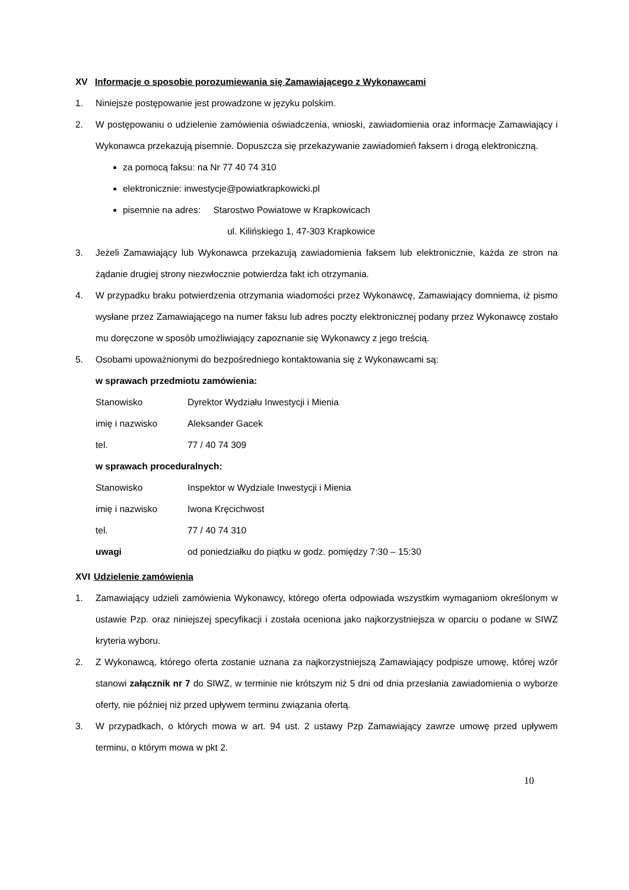XV Informacje o sposobie porozumiewania się Zamawiającego z Wykonawcami
1. Niniejsze postępowanie jest prowadzone w języku polskim.
2. W postępowaniu o udzielenie zamówienia oświadczenia, wnioski, zawiadomienia oraz informacje Zamawiający i Wykonawca przekazują pisemnie. Dopuszcza się przekazywanie zawiadomień faksem i drogą elektroniczną.
za pomocą faksu: na Nr 77 40 74 310
elektronicznie: inwestycje@powiatkrapkowicki.pl
pisemnie na adres: Starostwo Powiatowe w Krapkowicach
ul. Kilińskiego 1, 47-303 Krapkowice
3. Jeżeli Zamawiający lub Wykonawca przekazują zawiadomienia faksem lub elektronicznie, każda ze stron na żądanie drugiej strony niezwłocznie potwierdza fakt ich otrzymania.
4. W przypadku braku potwierdzenia otrzymania wiadomości przez Wykonawcę, Zamawiający domniema, iż pismo wysłane przez Zamawiającego na numer faksu lub adres poczty elektronicznej podany przez Wykonawcę zostało mu doręczone w sposób umożliwiający zapoznanie się Wykonawcy z jego treścią.
5. Osobami upoważnionymi do bezpośredniego kontaktowania się z Wykonawcami są:
w sprawach przedmiotu zamówienia:
Stanowisko Dyrektor Wydziału Inwestycji i Mienia
imię i nazwisko Aleksander Gacek
tel. 77 / 40 74 309
w sprawach proceduralnych:
Stanowisko Inspektor w Wydziale Inwestycji i Mienia
imię i nazwisko Iwona Kręcichwost
tel. 77 / 40 74 310
uwagi od poniedziałku do piątku w godz. pomiędzy 7:30 – 15:30
XVI Udzielenie zamówienia
1. Zamawiający udzieli zamówienia Wykonawcy, którego oferta odpowiada wszystkim wymaganiom określonym w ustawie Pzp. oraz niniejszej specyfikacji i została oceniona jako najkorzystniejsza w oparciu o podane w SIWZ kryteria wyboru.
2. Z Wykonawcą, którego oferta zostanie uznana za najkorzystniejszą Zamawiający podpisze umowę, której wzór stanowi załącznik nr 7 do SIWZ, w terminie nie krótszym niż 5 dni od dnia przesłania zawiadomienia o wyborze oferty, nie później niż przed upływem terminu związania ofertą.
3. W przypadkach, o których mowa w art. 94 ust. 2 ustawy Pzp Zamawiający zawrze umowę przed upływem terminu, o którym mowa w pkt 2.
10